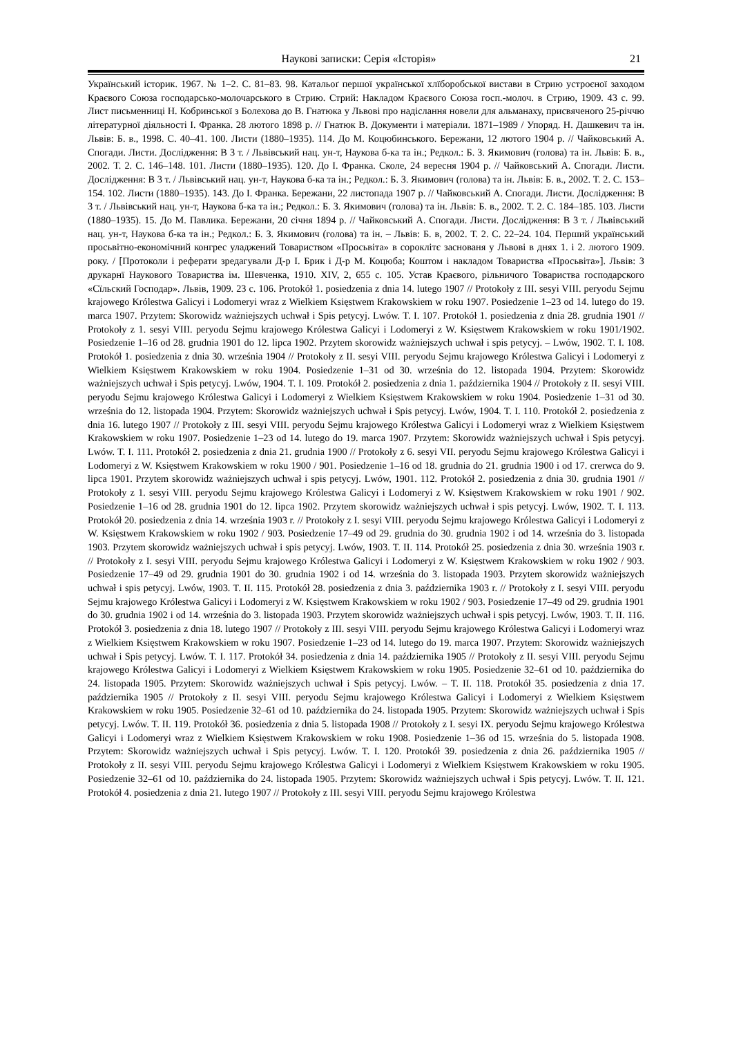Наукові записки: Серія «Історія» 21
Український історик. 1967. № 1–2. С. 81–83. 98. Катальоґ першої української хлїборобської вистави в Стрию устроєної заходом Краєвого Союза господарсько-молочарського в Стрию. Стрий: Накладом Краєвого Союза госп.-молоч. в Стрию, 1909. 43 с. 99. Лист письменниці Н. Кобринської з Болехова до В. Гнатюка у Львові про надіслання новели для альманаху, присвяченого 25-річчю літературної діяльності І. Франка. 28 лютого 1898 р. // Гнатюк В. Документи і матеріали. 1871–1989 / Упоряд. Н. Дашкевич та ін. Львів: Б. в., 1998. С. 40–41. 100. Листи (1880–1935). 114. До М. Коцюбинського. Бережани, 12 лютого 1904 р. // Чайковський А. Спогади. Листи. Дослідження: В 3 т. / Львівський нац. ун-т, Наукова б-ка та ін.; Редкол.: Б. З. Якимович (голова) та ін. Львів: Б. в., 2002. Т. 2. С. 146–148. 101. Листи (1880–1935). 120. До І. Франка. Сколе, 24 вересня 1904 р. // Чайковський А. Спогади. Листи. Дослідження: В 3 т. / Львівський нац. ун-т, Наукова б-ка та ін.; Редкол.: Б. З. Якимович (голова) та ін. Львів: Б. в., 2002. Т. 2. С. 153–154. 102. Листи (1880–1935). 143. До І. Франка. Бережани, 22 листопада 1907 р. // Чайковський А. Спогади. Листи. Дослідження: В 3 т. / Львівський нац. ун-т, Наукова б-ка та ін.; Редкол.: Б. З. Якимович (голова) та ін. Львів: Б. в., 2002. Т. 2. С. 184–185. 103. Листи (1880–1935). 15. До М. Павлика. Бережани, 20 січня 1894 р. // Чайковський А. Спогади. Листи. Дослідження: В 3 т. / Львівський нац. ун-т, Наукова б-ка та ін.; Редкол.: Б. З. Якимович (голова) та ін. – Львів: Б. в, 2002. Т. 2. С. 22–24. 104. Перший український просьвітно-економічний конгрес уладжений Товариством «Просьвіта» в сороклітє заснованя у Львові в днях 1. і 2. лютого 1909. року. / [Протоколи і реферати зредагували Д-р І. Брик і Д-р М. Коцюба; Коштом і накладом Товариства «Просьвіта»]. Львів: З друкарнї Наукового Товариства ім. Шевченка, 1910. XIV, 2, 655 с. 105. Устав Краєвого, рільничого Товариства господарского «Сїльский Господар». Львів, 1909. 23 с. 106. Protokół 1. posiedzenia z dnia 14. lutego 1907 // Protokoły z III. sesyi VIII. peryodu Sejmu krajowego Królestwa Galicyi i Lodomeryi wraz z Wielkiem Księstwem Krakowskiem w roku 1907. Posiedzenie 1–23 od 14. lutego do 19. marca 1907. Przytem: Skorowidz ważniejszych uchwał i Spis petycyj. Lwów. T. I. 107. Protokół 1. posiedzenia z dnia 28. grudnia 1901 // Protokoły z 1. sesyi VIII. peryodu Sejmu krajowego Królestwa Galicyi i Lodomeryi z W. Księstwem Krakowskiem w roku 1901/1902. Posiedzenie 1–16 od 28. grudnia 1901 do 12. lipca 1902. Przytem skorowidz ważniejszych uchwał i spis petycyj. – Lwów, 1902. T. I. 108. Protokół 1. posiedzenia z dnia 30. września 1904 // Protokoły z II. sesyi VIII. peryodu Sejmu krajowego Królestwa Galicyi i Lodomeryi z Wielkiem Księstwem Krakowskiem w roku 1904. Posiedzenie 1–31 od 30. września do 12. listopada 1904. Przytem: Skorowidz ważniejszych uchwał i Spis petycyj. Lwów, 1904. T. I. 109. Protokół 2. posiedzenia z dnia 1. października 1904 // Protokoły z II. sesyi VIII. peryodu Sejmu krajowego Królestwa Galicyi i Lodomeryi z Wielkiem Księstwem Krakowskiem w roku 1904. Posiedzenie 1–31 od 30. września do 12. listopada 1904. Przytem: Skorowidz ważniejszych uchwał i Spis petycyj. Lwów, 1904. T. I. 110. Protokół 2. posiedzenia z dnia 16. lutego 1907 // Protokoły z III. sesyi VIII. peryodu Sejmu krajowego Królestwa Galicyi i Lodomeryi wraz z Wielkiem Księstwem Krakowskiem w roku 1907. Posiedzenie 1–23 od 14. lutego do 19. marca 1907. Przytem: Skorowidz ważniejszych uchwał i Spis petycyj. Lwów. T. I. 111. Protokół 2. posiedzenia z dnia 21. grudnia 1900 // Protokoły z 6. sesyi VII. peryodu Sejmu krajowego Królestwa Galicyi i Lodomeryi z W. Księstwem Krakowskiem w roku 1900 / 901. Posiedzenie 1–16 od 18. grudnia do 21. grudnia 1900 i od 17. crerwca do 9. lipca 1901. Przytem skorowidz ważniejszych uchwał i spis petycyj. Lwów, 1901. 112. Protokół 2. posiedzenia z dnia 30. grudnia 1901 // Protokoły z 1. sesyi VIII. peryodu Sejmu krajowego Królestwa Galicyi i Lodomeryi z W. Księstwem Krakowskiem w roku 1901 / 902. Posiedzenie 1–16 od 28. grudnia 1901 do 12. lipca 1902. Przytem skorowidz ważniejszych uchwał i spis petycyj. Lwów, 1902. T. I. 113. Protokół 20. posiedzenia z dnia 14. września 1903 r. // Protokoły z I. sesyi VIII. peryodu Sejmu krajowego Królestwa Galicyi i Lodomeryi z W. Księstwem Krakowskiem w roku 1902 / 903. Posiedzenie 17–49 od 29. grudnia do 30. grudnia 1902 i od 14. września do 3. listopada 1903. Przytem skorowidz ważniejszych uchwał i spis petycyj. Lwów, 1903. T. II. 114. Protokół 25. posiedzenia z dnia 30. września 1903 r. // Protokoły z I. sesyi VIII. peryodu Sejmu krajowego Królestwa Galicyi i Lodomeryi z W. Księstwem Krakowskiem w roku 1902 / 903. Posiedzenie 17–49 od 29. grudnia 1901 do 30. grudnia 1902 i od 14. września do 3. listopada 1903. Przytem skorowidz ważniejszych uchwał i spis petycyj. Lwów, 1903. T. II. 115. Protokół 28. posiedzenia z dnia 3. października 1903 r. // Protokoły z I. sesyi VIII. peryodu Sejmu krajowego Królestwa Galicyi i Lodomeryi z W. Księstwem Krakowskiem w roku 1902 / 903. Posiedzenie 17–49 od 29. grudnia 1901 do 30. grudnia 1902 i od 14. września do 3. listopada 1903. Przytem skorowidz ważniejszych uchwał i spis petycyj. Lwów, 1903. T. II. 116. Protokół 3. posiedzenia z dnia 18. lutego 1907 // Protokoły z III. sesyi VIII. peryodu Sejmu krajowego Królestwa Galicyi i Lodomeryi wraz z Wielkiem Księstwem Krakowskiem w roku 1907. Posiedzenie 1–23 od 14. lutego do 19. marca 1907. Przytem: Skorowidz ważniejszych uchwał i Spis petycyj. Lwów. T. I. 117. Protokół 34. posiedzenia z dnia 14. października 1905 // Protokoły z II. sesyi VIII. peryodu Sejmu krajowego Królestwa Galicyi i Lodomeryi z Wielkiem Księstwem Krakowskiem w roku 1905. Posiedzenie 32–61 od 10. października do 24. listopada 1905. Przytem: Skorowidz ważniejszych uchwał i Spis petycyj. Lwów. – T. II. 118. Protokół 35. posiedzenia z dnia 17. października 1905 // Protokoły z II. sesyi VIII. peryodu Sejmu krajowego Królestwa Galicyi i Lodomeryi z Wielkiem Księstwem Krakowskiem w roku 1905. Posiedzenie 32–61 od 10. października do 24. listopada 1905. Przytem: Skorowidz ważniejszych uchwał i Spis petycyj. Lwów. T. II. 119. Protokół 36. posiedzenia z dnia 5. listopada 1908 // Protokoły z I. sesyi IX. peryodu Sejmu krajowego Królestwa Galicyi i Lodomeryi wraz z Wielkiem Księstwem Krakowskiem w roku 1908. Posiedzenie 1–36 od 15. września do 5. listopada 1908. Przytem: Skorowidz ważniejszych uchwał i Spis petycyj. Lwów. T. I. 120. Protokół 39. posiedzenia z dnia 26. października 1905 // Protokoły z II. sesyi VIII. peryodu Sejmu krajowego Królestwa Galicyi i Lodomeryi z Wielkiem Księstwem Krakowskiem w roku 1905. Posiedzenie 32–61 od 10. października do 24. listopada 1905. Przytem: Skorowidz ważniejszych uchwał i Spis petycyj. Lwów. T. II. 121. Protokół 4. posiedzenia z dnia 21. lutego 1907 // Protokoły z III. sesyi VIII. peryodu Sejmu krajowego Królestwa